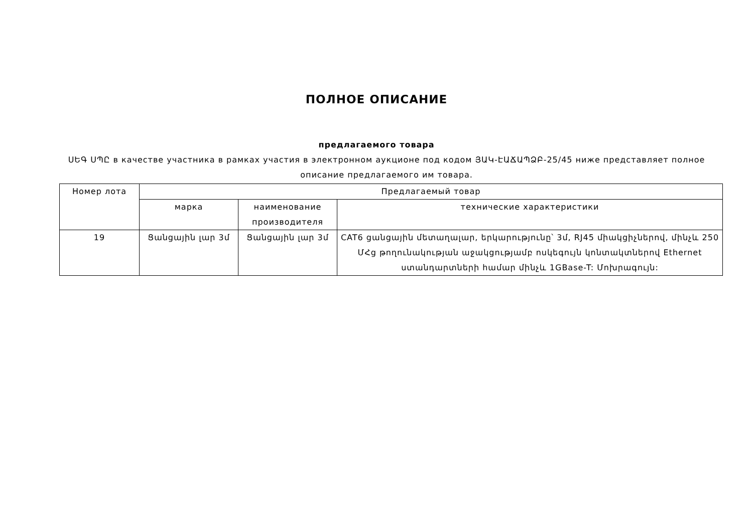ПОЛНОЕ ОПИСАНИЕ
предлагаемого товара
ՍԵԳ ՍՊԸ в качестве участника в рамках участия в электронном аукционе под кодом ՅԱԿ-ԷԱՃԱՊՁԲ-25/45 ниже представляет полное описание предлагаемого им товара.
| Номер лота | Предлагаемый товар | | |
| --- | --- | --- | --- |
| | марка | наименование производителя | технические характеристики |
| 19 | Ցանցային լար 3մ | Ցանցային լար 3մ | CAT6 ցանցային մետաղալար, երկարությունը՝ 3մ, RJ45 միակցիչներով, մինչև 250 ՄՀց թողունակության աջակցությամբ ոսկեգույն կոնտակտներով Ethernet ստանդարտների համար մինչև 1GBase-T: Մոխրագույն: |